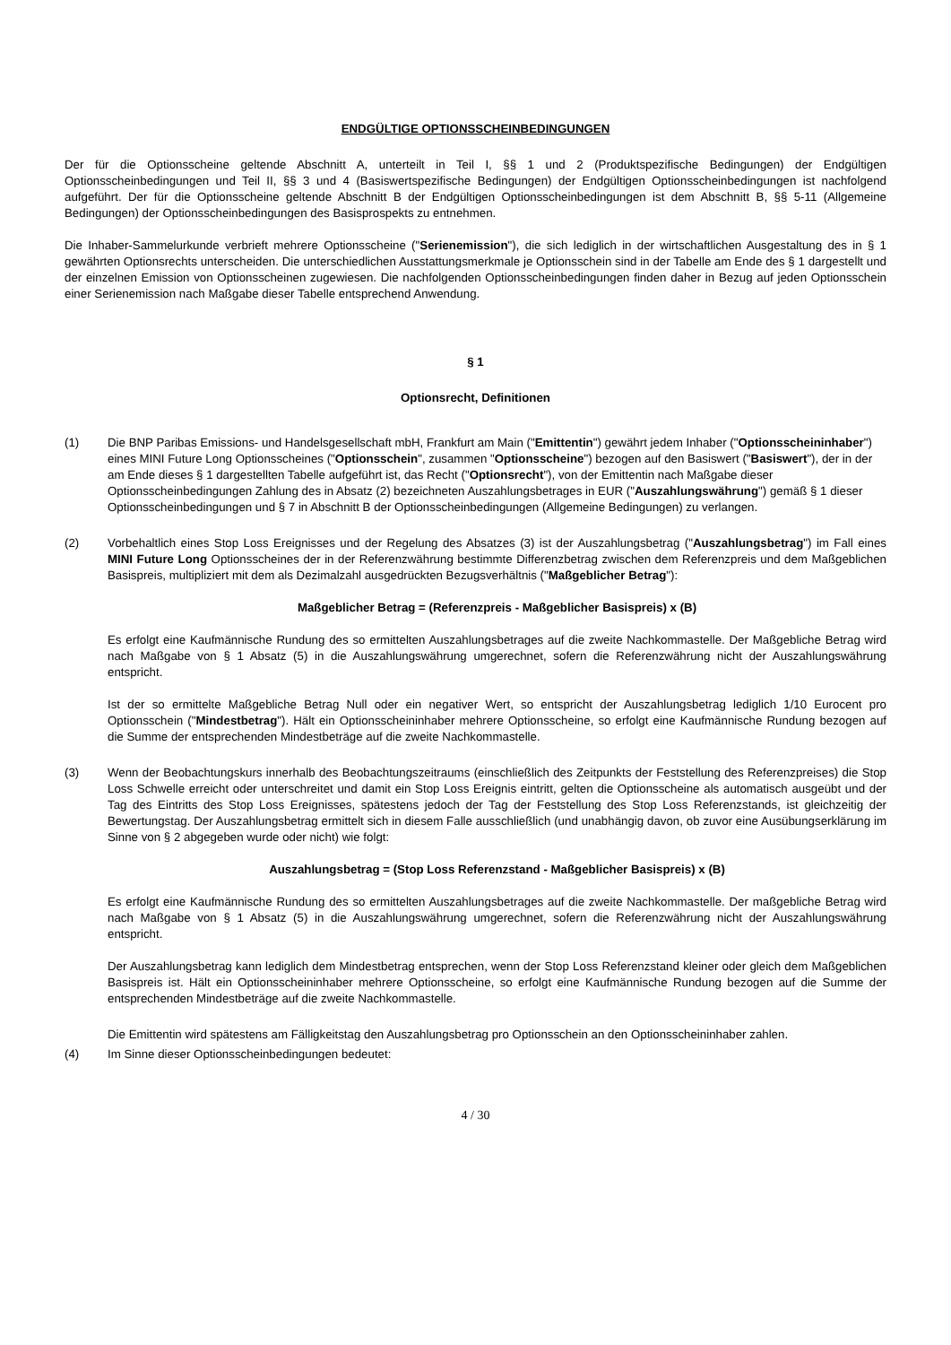ENDGÜLTIGE OPTIONSSCHEINBEDINGUNGEN
Der für die Optionsscheine geltende Abschnitt A, unterteilt in Teil I, §§ 1 und 2 (Produktspezifische Bedingungen) der Endgültigen Optionsscheinbedingungen und Teil II, §§ 3 und 4 (Basiswertspezifische Bedingungen) der Endgültigen Optionsscheinbedingungen ist nachfolgend aufgeführt. Der für die Optionsscheine geltende Abschnitt B der Endgültigen Optionsscheinbedingungen ist dem Abschnitt B, §§ 5-11 (Allgemeine Bedingungen) der Optionsscheinbedingungen des Basisprospekts zu entnehmen.
Die Inhaber-Sammelurkunde verbrieft mehrere Optionsscheine ("Serienemission"), die sich lediglich in der wirtschaftlichen Ausgestaltung des in § 1 gewährten Optionsrechts unterscheiden. Die unterschiedlichen Ausstattungsmerkmale je Optionsschein sind in der Tabelle am Ende des § 1 dargestellt und der einzelnen Emission von Optionsscheinen zugewiesen. Die nachfolgenden Optionsscheinbedingungen finden daher in Bezug auf jeden Optionsschein einer Serienemission nach Maßgabe dieser Tabelle entsprechend Anwendung.
§ 1
Optionsrecht, Definitionen
(1) Die BNP Paribas Emissions- und Handelsgesellschaft mbH, Frankfurt am Main ("Emittentin") gewährt jedem Inhaber ("Optionsscheininhaber") eines MINI Future Long Optionsscheines ("Optionsschein", zusammen "Optionsscheine") bezogen auf den Basiswert ("Basiswert"), der in der am Ende dieses § 1 dargestellten Tabelle aufgeführt ist, das Recht ("Optionsrecht"), von der Emittentin nach Maßgabe dieser Optionsscheinbedingungen Zahlung des in Absatz (2) bezeichneten Auszahlungsbetrages in EUR ("Auszahlungswährung") gemäß § 1 dieser Optionsscheinbedingungen und § 7 in Abschnitt B der Optionsscheinbedingungen (Allgemeine Bedingungen) zu verlangen.
(2) Vorbehaltlich eines Stop Loss Ereignisses und der Regelung des Absatzes (3) ist der Auszahlungsbetrag ("Auszahlungsbetrag") im Fall eines MINI Future Long Optionsscheines der in der Referenzwährung bestimmte Differenzbetrag zwischen dem Referenzpreis und dem Maßgeblichen Basispreis, multipliziert mit dem als Dezimalzahl ausgedrückten Bezugsverhältnis ("Maßgeblicher Betrag"):
Maßgeblicher Betrag = (Referenzpreis - Maßgeblicher Basispreis) x (B)
Es erfolgt eine Kaufmännische Rundung des so ermittelten Auszahlungsbetrages auf die zweite Nachkommastelle. Der Maßgebliche Betrag wird nach Maßgabe von § 1 Absatz (5) in die Auszahlungswährung umgerechnet, sofern die Referenzwährung nicht der Auszahlungswährung entspricht.
Ist der so ermittelte Maßgebliche Betrag Null oder ein negativer Wert, so entspricht der Auszahlungsbetrag lediglich 1/10 Eurocent pro Optionsschein ("Mindestbetrag"). Hält ein Optionsscheininhaber mehrere Optionsscheine, so erfolgt eine Kaufmännische Rundung bezogen auf die Summe der entsprechenden Mindestbeträge auf die zweite Nachkommastelle.
(3) Wenn der Beobachtungskurs innerhalb des Beobachtungszeitraums (einschließlich des Zeitpunkts der Feststellung des Referenzpreises) die Stop Loss Schwelle erreicht oder unterschreitet und damit ein Stop Loss Ereignis eintritt, gelten die Optionsscheine als automatisch ausgeübt und der Tag des Eintritts des Stop Loss Ereignisses, spätestens jedoch der Tag der Feststellung des Stop Loss Referenzstands, ist gleichzeitig der Bewertungstag. Der Auszahlungsbetrag ermittelt sich in diesem Falle ausschließlich (und unabhängig davon, ob zuvor eine Ausübungserklärung im Sinne von § 2 abgegeben wurde oder nicht) wie folgt:
Auszahlungsbetrag = (Stop Loss Referenzstand - Maßgeblicher Basispreis) x (B)
Es erfolgt eine Kaufmännische Rundung des so ermittelten Auszahlungsbetrages auf die zweite Nachkommastelle. Der maßgebliche Betrag wird nach Maßgabe von § 1 Absatz (5) in die Auszahlungswährung umgerechnet, sofern die Referenzwährung nicht der Auszahlungswährung entspricht.
Der Auszahlungsbetrag kann lediglich dem Mindestbetrag entsprechen, wenn der Stop Loss Referenzstand kleiner oder gleich dem Maßgeblichen Basispreis ist. Hält ein Optionsscheininhaber mehrere Optionsscheine, so erfolgt eine Kaufmännische Rundung bezogen auf die Summe der entsprechenden Mindestbeträge auf die zweite Nachkommastelle.
Die Emittentin wird spätestens am Fälligkeitstag den Auszahlungsbetrag pro Optionsschein an den Optionsscheininhaber zahlen.
(4) Im Sinne dieser Optionsscheinbedingungen bedeutet:
4 / 30